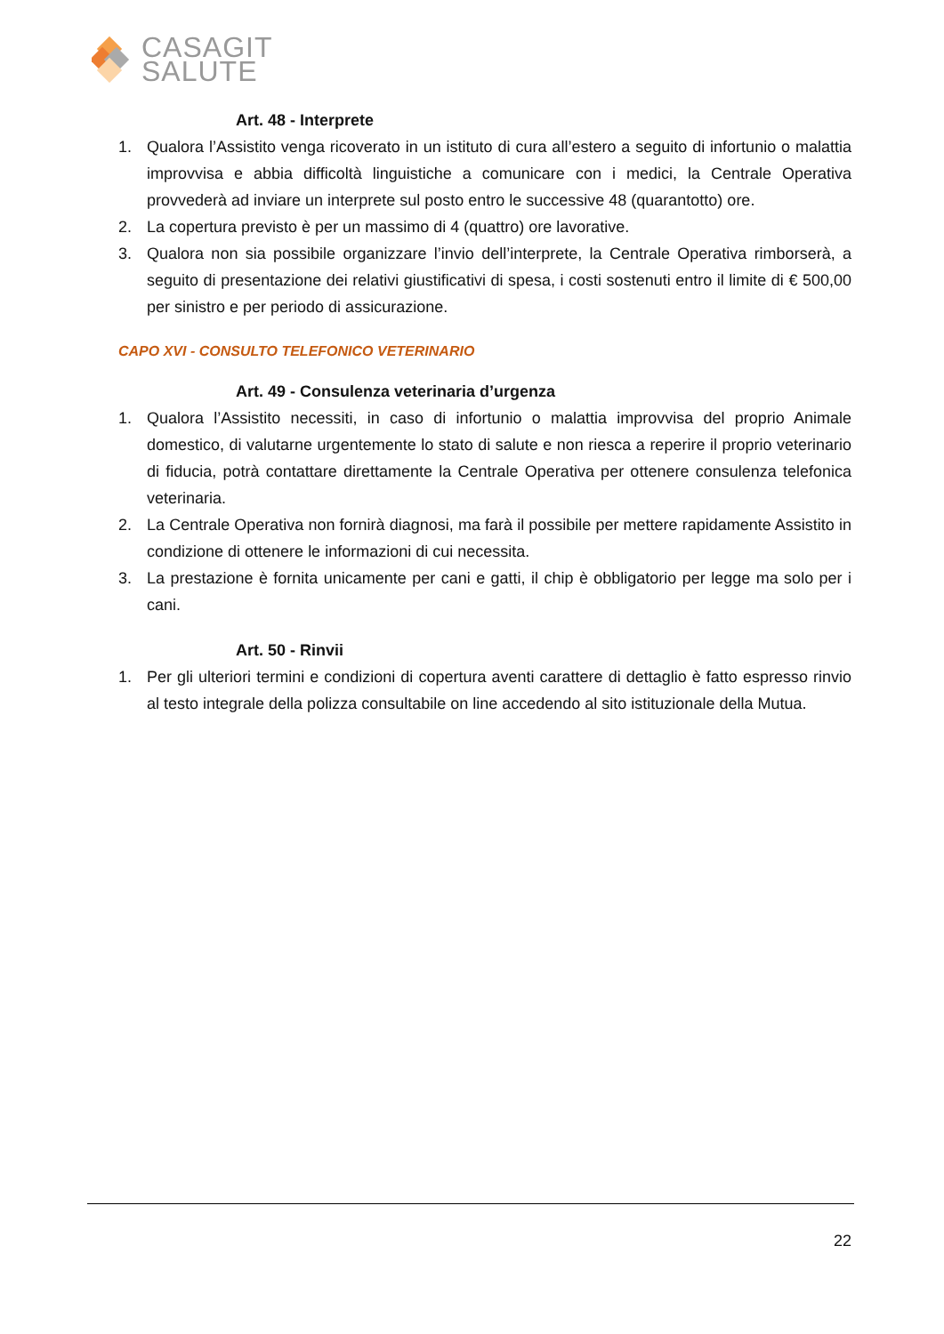CASAGIT
SALUTE
Art. 48 - Interprete
1. Qualora l’Assistito venga ricoverato in un istituto di cura all’estero a seguito di infortunio o malattia improvvisa e abbia difficoltà linguistiche a comunicare con i medici, la Centrale Operativa provvederà ad inviare un interprete sul posto entro le successive 48 (quarantotto) ore.
2. La copertura previsto è per un massimo di 4 (quattro) ore lavorative.
3. Qualora non sia possibile organizzare l’invio dell’interprete, la Centrale Operativa rimborserà, a seguito di presentazione dei relativi giustificativi di spesa, i costi sostenuti entro il limite di € 500,00 per sinistro e per periodo di assicurazione.
CAPO XVI - CONSULTO TELEFONICO VETERINARIO
Art. 49 - Consulenza veterinaria d’urgenza
1. Qualora l’Assistito necessiti, in caso di infortunio o malattia improvvisa del proprio Animale domestico, di valutarne urgentemente lo stato di salute e non riesca a reperire il proprio veterinario di fiducia, potrà contattare direttamente la Centrale Operativa per ottenere consulenza telefonica veterinaria.
2. La Centrale Operativa non fornirà diagnosi, ma farà il possibile per mettere rapidamente Assistito in condizione di ottenere le informazioni di cui necessita.
3. La prestazione è fornita unicamente per cani e gatti, il chip è obbligatorio per legge ma solo per i cani.
Art. 50 - Rinvii
1. Per gli ulteriori termini e condizioni di copertura aventi carattere di dettaglio è fatto espresso rinvio al testo integrale della polizza consultabile on line accedendo al sito istituzionale della Mutua.
22